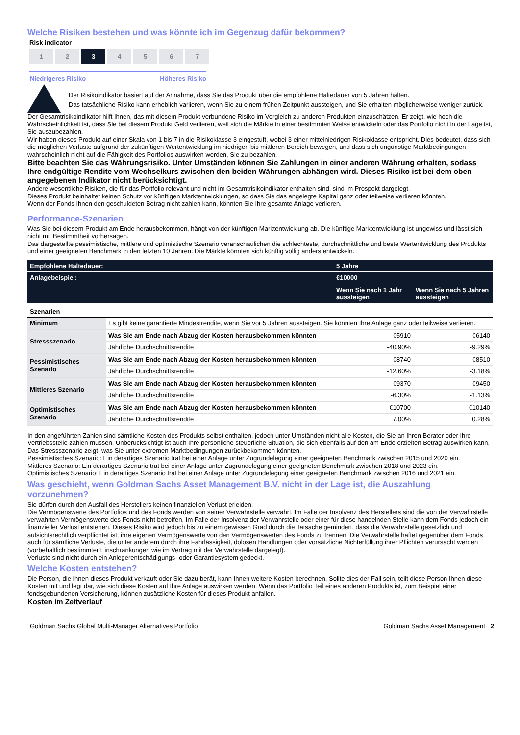Welche Risiken bestehen und was könnte ich im Gegenzug dafür bekommen?
Risk indicator
1 2 3 4 5 6 7
Niedrigeres Risiko Höheres Risiko
Der Risikoindikator basiert auf der Annahme, dass Sie das Produkt über die empfohlene Haltedauer von 5 Jahren halten.
Das tatsächliche Risiko kann erheblich variieren, wenn Sie zu einem frühen Zeitpunkt aussteigen, und Sie erhalten möglicherweise weniger zurück.
Der Gesamtrisikoindikator hilft Ihnen, das mit diesem Produkt verbundene Risiko im Vergleich zu anderen Produkten einzuschätzen. Er zeigt, wie hoch die Wahrscheinlichkeit ist, dass Sie bei diesem Produkt Geld verlieren, weil sich die Märkte in einer bestimmten Weise entwickeln oder das Portfolio nicht in der Lage ist, Sie auszubezahlen.
Wir haben dieses Produkt auf einer Skala von 1 bis 7 in die Risikoklasse 3 eingestuft, wobei 3 einer mittelniedrigen Risikoklasse entspricht. Dies bedeutet, dass sich die möglichen Verluste aufgrund der zukünftigen Wertentwicklung im niedrigen bis mittleren Bereich bewegen, und dass sich ungünstige Marktbedingungen wahrscheinlich nicht auf die Fähigkeit des Portfolios auswirken werden, Sie zu bezahlen.
Bitte beachten Sie das Währungsrisiko. Unter Umständen können Sie Zahlungen in einer anderen Währung erhalten, sodass Ihre endgültige Rendite vom Wechselkurs zwischen den beiden Währungen abhängen wird. Dieses Risiko ist bei dem oben angegebenen Indikator nicht berücksichtigt.
Andere wesentliche Risiken, die für das Portfolio relevant und nicht im Gesamtrisikoindikator enthalten sind, sind im Prospekt dargelegt.
Dieses Produkt beinhaltet keinen Schutz vor künftigen Marktentwicklungen, so dass Sie das angelegte Kapital ganz oder teilweise verlieren könnten.
Wenn der Fonds Ihnen den geschuldeten Betrag nicht zahlen kann, könnten Sie Ihre gesamte Anlage verlieren.
Performance-Szenarien
Was Sie bei diesem Produkt am Ende herausbekommen, hängt von der künftigen Marktentwicklung ab. Die künftige Marktentwicklung ist ungewiss und lässt sich nicht mit Bestimmtheit vorhersagen.
Das dargestellte pessimistische, mittlere und optimistische Szenario veranschaulichen die schlechteste, durchschnittliche und beste Wertentwicklung des Produkts und einer geeigneten Benchmark in den letzten 10 Jahren. Die Märkte könnten sich künftig völlig anders entwickeln.
| Empfohlene Haltedauer: | | 5 Jahre | |
| --- | --- | --- | --- |
| Anlagebeispiel: | | €10000 | |
| | | Wenn Sie nach 1 Jahr aussteigen | Wenn Sie nach 5 Jahren aussteigen |
| Szenarien | | | |
| Minimum | Es gibt keine garantierte Mindestrendite, wenn Sie vor 5 Jahren aussteigen. Sie könnten Ihre Anlage ganz oder teilweise verlieren. | | |
| Stressszenario | Was Sie am Ende nach Abzug der Kosten herausbekommen könnten | €5910 | €6140 |
| | Jährliche Durchschnittsrendite | -40.90% | -9.29% |
| Pessimistisches Szenario | Was Sie am Ende nach Abzug der Kosten herausbekommen könnten | €8740 | €8510 |
| | Jährliche Durchschnittsrendite | -12.60% | -3.18% |
| Mittleres Szenario | Was Sie am Ende nach Abzug der Kosten herausbekommen könnten | €9370 | €9450 |
| | Jährliche Durchschnittsrendite | -6.30% | -1.13% |
| Optimistisches Szenario | Was Sie am Ende nach Abzug der Kosten herausbekommen könnten | €10700 | €10140 |
| | Jährliche Durchschnittsrendite | 7.00% | 0.28% |
In den angeführten Zahlen sind sämtliche Kosten des Produkts selbst enthalten, jedoch unter Umständen nicht alle Kosten, die Sie an Ihren Berater oder Ihre Vertriebsstelle zahlen müssen. Unberücksichtigt ist auch Ihre persönliche steuerliche Situation, die sich ebenfalls auf den am Ende erzielten Betrag auswirken kann.
Das Stressszenario zeigt, was Sie unter extremen Marktbedingungen zurückbekommen könnten.
Pessimistisches Szenario: Ein derartiges Szenario trat bei einer Anlage unter Zugrundelegung einer geeigneten Benchmark zwischen 2015 und 2020 ein.
Mittleres Szenario: Ein derartiges Szenario trat bei einer Anlage unter Zugrundelegung einer geeigneten Benchmark zwischen 2018 und 2023 ein.
Optimistisches Szenario: Ein derartiges Szenario trat bei einer Anlage unter Zugrundelegung einer geeigneten Benchmark zwischen 2016 und 2021 ein.
Was geschieht, wenn Goldman Sachs Asset Management B.V. nicht in der Lage ist, die Auszahlung vorzunehmen?
Sie dürfen durch den Ausfall des Herstellers keinen finanziellen Verlust erleiden.
Die Vermögenswerte des Portfolios und des Fonds werden von seiner Verwahrstelle verwahrt. Im Falle der Insolvenz des Herstellers sind die von der Verwahrstelle verwahrten Vermögenswerte des Fonds nicht betroffen. Im Falle der Insolvenz der Verwahrstelle oder einer für diese handelnden Stelle kann dem Fonds jedoch ein finanzieller Verlust entstehen. Dieses Risiko wird jedoch bis zu einem gewissen Grad durch die Tatsache gemindert, dass die Verwahrstelle gesetzlich und aufsichtsrechtlich verpflichtet ist, ihre eigenen Vermögenswerte von den Vermögenswerten des Fonds zu trennen. Die Verwahrstelle haftet gegenüber dem Fonds auch für sämtliche Verluste, die unter anderem durch ihre Fahrlässigkeit, dolosen Handlungen oder vorsätzliche Nichterfüllung ihrer Pflichten verursacht werden (vorbehaltlich bestimmter Einschränkungen wie im Vertrag mit der Verwahrstelle dargelegt).
Verluste sind nicht durch ein Anlegerentschädigungs- oder Garantiesystem gedeckt.
Welche Kosten entstehen?
Die Person, die Ihnen dieses Produkt verkauft oder Sie dazu berät, kann Ihnen weitere Kosten berechnen. Sollte dies der Fall sein, teilt diese Person Ihnen diese Kosten mit und legt dar, wie sich diese Kosten auf Ihre Anlage auswirken werden. Wenn das Portfolio Teil eines anderen Produkts ist, zum Beispiel einer fondsgebundenen Versicherung, können zusätzliche Kosten für dieses Produkt anfallen.
Kosten im Zeitverlauf
Goldman Sachs Global Multi-Manager Alternatives Portfolio Goldman Sachs Asset Management 2